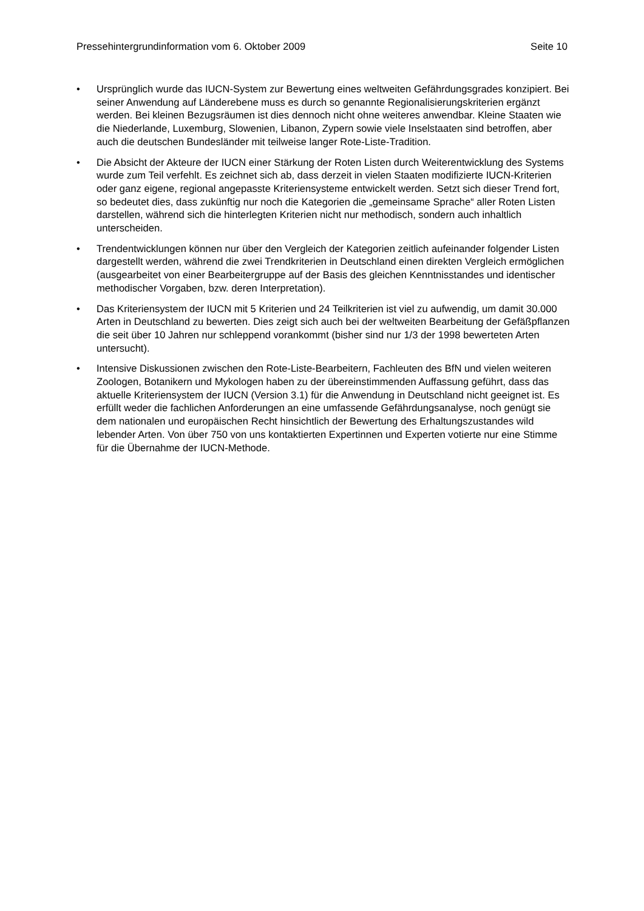Pressehintergrundinformation vom 6. Oktober 2009 Seite 10
• Ursprünglich wurde das IUCN-System zur Bewertung eines weltweiten Gefährdungs­grades konzipiert. Bei seiner Anwendung auf Länderebene muss es durch so genannte Regionalisierungskriterien ergänzt werden. Bei kleinen Bezugsräumen ist dies dennoch nicht ohne weiteres anwendbar. Kleine Staaten wie die Niederlande, Luxemburg, Slowe­nien, Libanon, Zypern sowie viele Inselstaaten sind betroffen, aber auch die deutschen Bundesländer mit teilweise langer Rote-Liste-Tradition.
• Die Absicht der Akteure der IUCN einer Stärkung der Roten Listen durch Weiterentwick­lung des Systems wurde zum Teil verfehlt. Es zeichnet sich ab, dass derzeit in vielen Staaten modifizierte IUCN-Kriterien oder ganz eigene, regional angepasste Kriteriensys­teme entwickelt werden. Setzt sich dieser Trend fort, so bedeutet dies, dass zukünftig nur noch die Kategorien die „gemeinsame Sprache“ aller Roten Listen darstellen, während sich die hinterlegten Kriterien nicht nur methodisch, sondern auch inhaltlich unterschei­den.
• Trendentwicklungen können nur über den Vergleich der Kategorien zeitlich aufeinander folgender Listen dargestellt werden, während die zwei Trendkriterien in Deutschland ei­nen direkten Vergleich ermöglichen (ausgearbeitet von einer Bearbeitergruppe auf der Basis des gleichen Kenntnisstandes und identischer methodischer Vorgaben, bzw. deren Interpretation).
• Das Kriteriensystem der IUCN mit 5 Kriterien und 24 Teilkriterien ist viel zu aufwendig, um damit 30.000 Arten in Deutschland zu bewerten. Dies zeigt sich auch bei der weltwei­ten Bearbeitung der Gefäßpflanzen die seit über 10 Jahren nur schleppend vorankommt (bisher sind nur 1/3 der 1998 bewerteten Arten untersucht).
• Intensive Diskussionen zwischen den Rote-Liste-Bearbeitern, Fachleuten des BfN und vielen weiteren Zoologen, Botanikern und Mykologen haben zu der übereinstimmenden Auffassung geführt, dass das aktuelle Kriteriensystem der IUCN (Version 3.1) für die An­wendung in Deutschland nicht geeignet ist. Es erfüllt weder die fachlichen Anforderungen an eine umfassende Gefährdungsanalyse, noch genügt sie dem nationalen und europäi­schen Recht hinsichtlich der Bewertung des Erhaltungszustandes wild lebender Arten. Von über 750 von uns kontaktierten Expertinnen und Experten votierte nur eine Stimme für die Übernahme der IUCN-Methode.